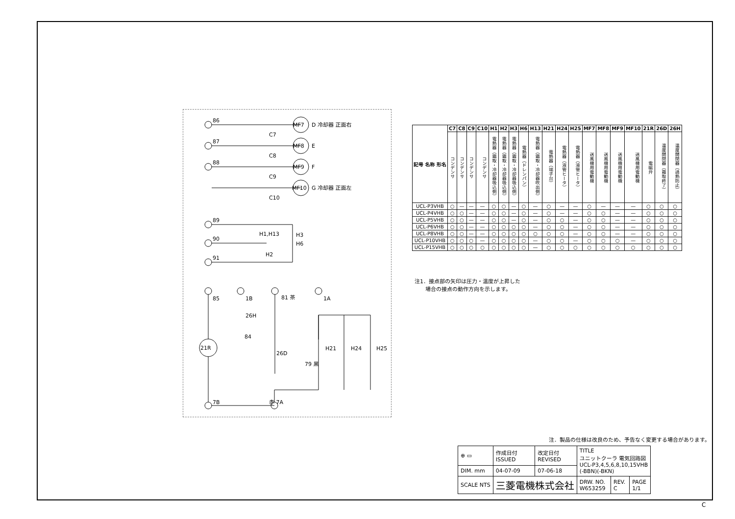86
87
88
MF7
MF8
MF9
MF10
D 冷却器 正面右
E
F
G 冷却器 正面左
C7
C8
C9
C10
89
90
91
H1,H13
H3
H6
H2
85
1B
81 茶
1A
26H
84
21R
H21
H24
H25
26D
79 黒
7B
赤 7A
| 記号 名称 形名 | C7 | C8 | C9 | C10 | H1 | H2 | H3 | H6 | H13 | H21 | H24 | H25 | MF7 | MF8 | MF9 | MF10 | 21R | 26D | 26H |
| --- | --- | --- | --- | --- | --- | --- | --- | --- | --- | --- | --- | --- | --- | --- | --- | --- | --- | --- | --- |
| | コンデンサ | コンデンサ | コンデンサ | コンデンサ | 電熱器（霜取・冷却器吸込側） | 電熱器（霜取・冷却器吸込側） | 電熱器（霜取・冷却器吸込側） | 電熱器（ドレンパン） | 電熱器（霜取・冷却器吹出側） | 電熱器（端子台） | 電熱器（液管ヒータ） | 電熱器（液管ヒータ） | 送風機用電動機 | 送風機用電動機 | 送風機用電動機 | 送風機用電動機 | 電磁弁 | 温度開閉器（霜取終了） | 温度開閉器（過熱防止） |
| UCL-P3VHB | ○ | — | — | — | ○ | ○ | — | ○ | — | ○ | — | — | ○ | — | — | — | ○ | ○ | ○ |
| UCL-P4VHB | ○ | ○ | — | — | ○ | ○ | — | ○ | — | ○ | — | — | ○ | ○ | — | — | ○ | ○ | ○ |
| UCL-P5VHB | ○ | ○ | — | — | ○ | ○ | — | ○ | — | ○ | ○ | — | ○ | ○ | — | — | ○ | ○ | ○ |
| UCL-P6VHB | ○ | ○ | — | — | ○ | ○ | ○ | ○ | — | ○ | ○ | — | ○ | ○ | — | — | ○ | ○ | ○ |
| UCL-P8VHB | ○ | ○ | — | — | ○ | ○ | ○ | ○ | ○ | ○ | ○ | — | ○ | ○ | — | — | ○ | ○ | ○ |
| UCL-P10VHB | ○ | ○ | ○ | — | ○ | ○ | ○ | ○ | — | ○ | ○ | — | ○ | ○ | ○ | — | ○ | ○ | ○ |
| UCL-P15VHB | ○ | ○ | ○ | ○ | ○ | ○ | ○ | ○ | — | ○ | ○ | ○ | ○ | ○ | ○ | ○ | ○ | ○ | ○ |
注1．接点部の矢印は圧力・温度が上昇した
　　場合の接点の動作方向を示します。
注．製品の仕様は改良のため、予告なく変更する場合があります。
| ⊕ ▭ | 作成日付 ISSUED | 改定日付 REVISED | TITLE ユニットクーラ 電気回路図 UCL-P3,4,5,6,8,10,15VHB (-BBN)(-BKN) | | |
| DIM. mm | 04-07-09 | 07-06-18 | | | |
| SCALE NTS | 三菱電機株式会社 | | DRW. NO. W653259 | REV. C | PAGE 1/1 |
C